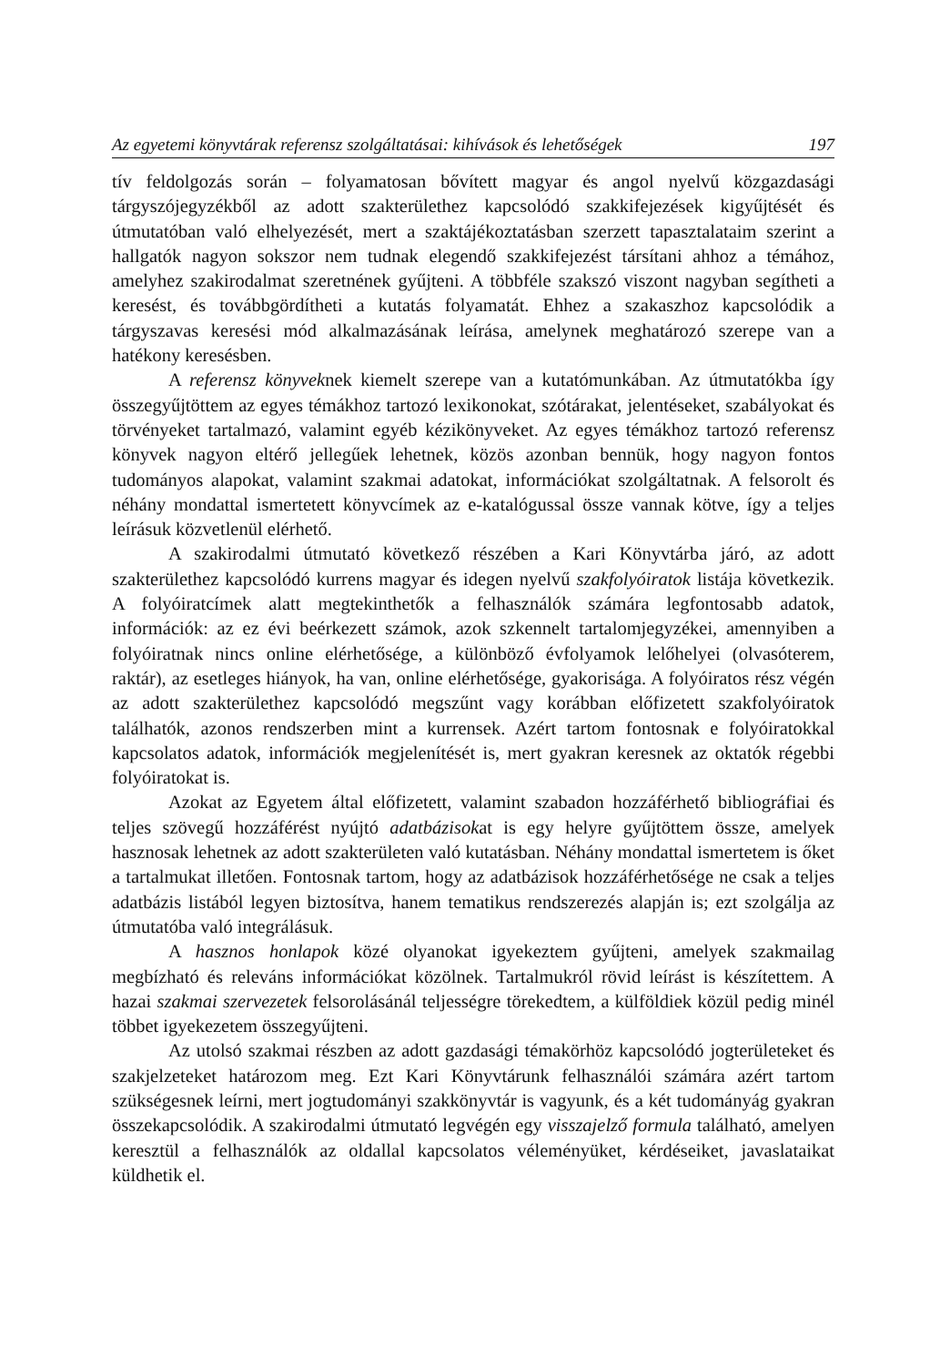Az egyetemi könyvtárak referensz szolgáltatásai: kihívások és lehetőségek 197
tív feldolgozás során – folyamatosan bővített magyar és angol nyelvű közgazdasági tárgyszójegyzékből az adott szakterülethez kapcsolódó szakkifejezések kigyűjtését és útmutatóban való elhelyezését, mert a szaktájékoztatásban szerzett tapasztalataim szerint a hallgatók nagyon sokszor nem tudnak elegendő szakkifejezést társítani ahhoz a témához, amelyhez szakirodalmat szeretnének gyűjteni. A többféle szakszó viszont nagyban segítheti a keresést, és továbbgördítheti a kutatás folyamatát. Ehhez a szakaszhoz kapcsolódik a tárgyszavas keresési mód alkalmazásának leírása, amelynek meghatározó szerepe van a hatékony keresésben.
A referensz könyveknek kiemelt szerepe van a kutatómunkában. Az útmutatókba így összegyűjtöttem az egyes témákhoz tartozó lexikonokat, szótárakat, jelentéseket, szabályokat és törvényeket tartalmazó, valamint egyéb kézikönyveket. Az egyes témákhoz tartozó referensz könyvek nagyon eltérő jellegűek lehetnek, közös azonban bennük, hogy nagyon fontos tudományos alapokat, valamint szakmai adatokat, információkat szolgáltatnak. A felsorolt és néhány mondattal ismertetett könyvcímek az e-katalógussal össze vannak kötve, így a teljes leírásuk közvetlenül elérhető.
A szakirodalmi útmutató következő részében a Kari Könyvtárba járó, az adott szakterülethez kapcsolódó kurrens magyar és idegen nyelvű szakfolyóiratok listája következik. A folyóiratcímek alatt megtekinthetők a felhasználók számára legfontosabb adatok, információk: az ez évi beérkezett számok, azok szkennelt tartalomjegyzékei, amennyiben a folyóiratnak nincs online elérhetősége, a különböző évfolyamok lelőhelyei (olvasóterem, raktár), az esetleges hiányok, ha van, online elérhetősége, gyakorisága. A folyóiratos rész végén az adott szakterülethez kapcsolódó megszűnt vagy korábban előfizetett szakfolyóiratok találhatók, azonos rendszerben mint a kurrensek. Azért tartom fontosnak e folyóiratokkal kapcsolatos adatok, információk megjelenítését is, mert gyakran keresnek az oktatók régebbi folyóiratokat is.
Azokat az Egyetem által előfizetett, valamint szabadon hozzáférhető bibliográfiai és teljes szövegű hozzáférést nyújtó adatbázisokat is egy helyre gyűjtöttem össze, amelyek hasznosak lehetnek az adott szakterületen való kutatásban. Néhány mondattal ismertetem is őket a tartalmukat illetően. Fontosnak tartom, hogy az adatbázisok hozzáférhetősége ne csak a teljes adatbázis listából legyen biztosítva, hanem tematikus rendszerezés alapján is; ezt szolgálja az útmutatóba való integrálásuk.
A hasznos honlapok közé olyanokat igyekeztem gyűjteni, amelyek szakmailag megbízható és releváns információkat közölnek. Tartalmukról rövid leírást is készítettem. A hazai szakmai szervezetek felsorolásánál teljességre törekedtem, a külföldiek közül pedig minél többet igyekezetem összegyűjteni.
Az utolsó szakmai részben az adott gazdasági témakörhöz kapcsolódó jogterületeket és szakjelzeteket határozom meg. Ezt Kari Könyvtárunk felhasználói számára azért tartom szükségesnek leírni, mert jogtudományi szakkönyvtár is vagyunk, és a két tudományág gyakran összekapcsolódik. A szakirodalmi útmutató legvégén egy visszajelző formula található, amelyen keresztül a felhasználók az oldallal kapcsolatos véleményüket, kérdéseiket, javaslataikat küldhetik el.